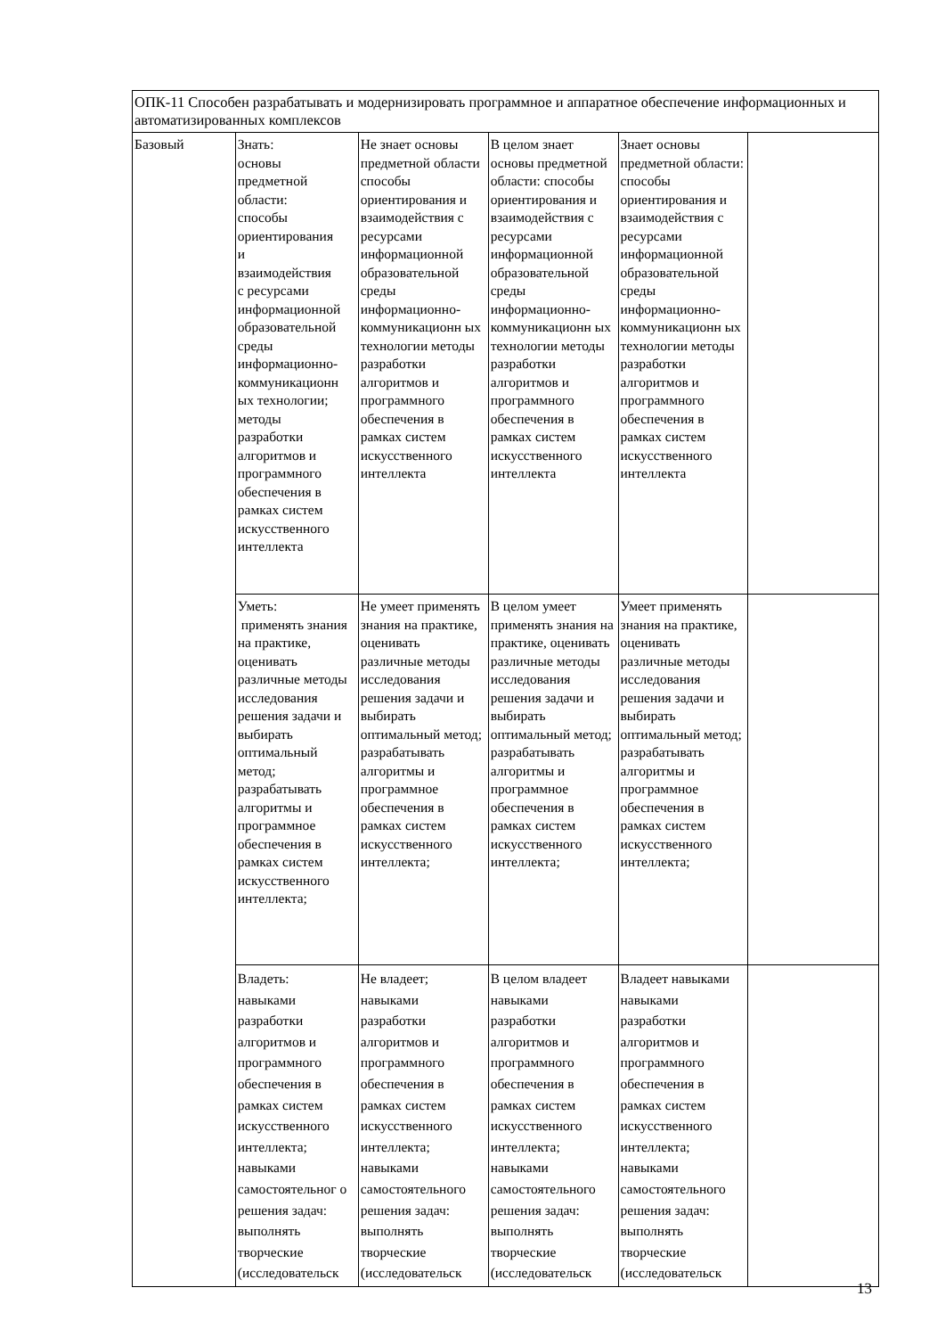| ОПК-11 Способен разрабатывать и модернизировать программное и аппаратное обеспечение информационных и автоматизированных комплексов | | | | | |
| Базовый | Знать: основы предметной области: способы ориентирования и взаимодействия с ресурсами информационной образовательной среды информационно- коммуникационн ых технологии; методы разработки алгоритмов и программного обеспечения в рамках систем искусственного интеллекта | Не знает основы предметной области способы ориентирования и взаимодействия с ресурсами информационной образовательной среды информационно-коммуникационн ых технологии методы разработки алгоритмов и программного обеспечения в рамках систем искусственного интеллекта | В целом знает основы предметной области: способы ориентирования и взаимодействия с ресурсами информационной образовательной среды информационно-коммуникационн ых технологии методы разработки алгоритмов и программного обеспечения в рамках систем искусственного интеллекта | Знает основы предметной области: способы ориентирования и взаимодействия с ресурсами информационной образовательной среды информационно-коммуникационн ых технологии методы разработки алгоритмов и программного обеспечения в рамках систем искусственного интеллекта | |
| | Уметь: применять знания на практике, оценивать различные методы исследования решения задачи и выбирать оптимальный метод; разрабатывать алгоритмы и программное обеспечения в рамках систем искусственного интеллекта; | Не умеет применять знания на практике, оценивать различные методы исследования решения задачи и выбирать оптимальный метод; разрабатывать алгоритмы и программное обеспечения в рамках систем искусственного интеллекта; | В целом умеет применять знания на практике, оценивать различные методы исследования решения задачи и выбирать оптимальный метод; разрабатывать алгоритмы и программное обеспечения в рамках систем искусственного интеллекта; | Умеет применять знания на практике, оценивать различные методы исследования решения задачи и выбирать оптимальный метод; разрабатывать алгоритмы и программное обеспечения в рамках систем искусственного интеллекта; | |
| | Владеть: навыками разработки алгоритмов и программного обеспечения в рамках систем искусственного интеллекта; навыками самостоятельног о решения задач: выполнять творческие (исследовательск | Не владеет; навыками разработки алгоритмов и программного обеспечения в рамках систем искусственного интеллекта; навыками самостоятельного решения задач: выполнять творческие (исследовательск | В целом владеет навыками разработки алгоритмов и программного обеспечения в рамках систем искусственного интеллекта; навыками самостоятельного решения задач: выполнять творческие (исследовательск | Владеет навыками навыками разработки алгоритмов и программного обеспечения в рамках систем искусственного интеллекта; навыками самостоятельного решения задач: выполнять творческие (исследовательск | |
13